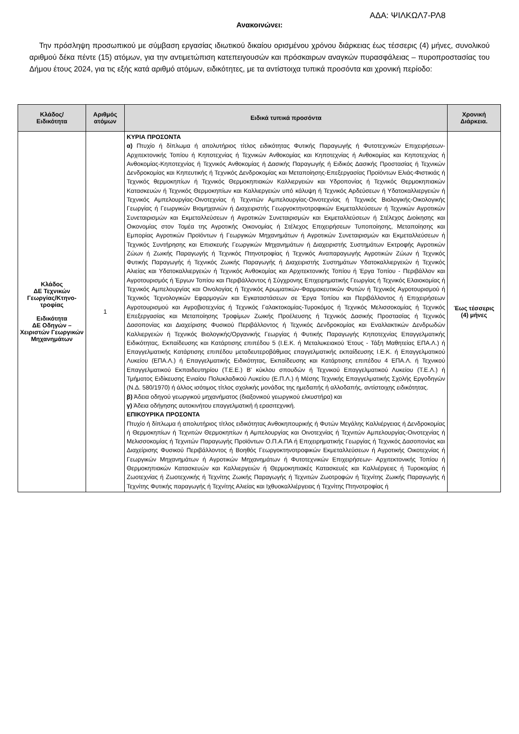ΑΔΑ: ΨΙΛΚΩΛ7-ΡΛ8
Ανακοινώνει:
Την πρόσληψη προσωπικού με σύμβαση εργασίας ιδιωτικού δικαίου ορισμένου χρόνου διάρκειας έως τέσσερις (4) μήνες, συνολικού αριθμού δέκα πέντε (15) ατόμων, για την αντιμετώπιση κατεπειγουσών και πρόσκαιρων αναγκών πυρασφάλειας – πυροπροστασίας του Δήμου έτους 2024, για τις εξής κατά αριθμό ατόμων, ειδικότητες, με τα αντίστοιχα τυπικά προσόντα και χρονική περίοδο:
| Κλάδος/ Ειδικότητα | Αριθμός ατόμων | Ειδικά τυπικά προσόντα | Χρονική Διάρκεια. |
| --- | --- | --- | --- |
| Κλάδος ΔΕ Τεχνικών Γεωργίας/Κτηνο-τροφίας Ειδικότητα ΔΕ Οδηγών – Χειριστών Γεωργικών Μηχανημάτων | 1 | ΚΥΡΙΑ ΠΡΟΣΟΝΤΑ α) Πτυχίο ή δίπλωμα ή απολυτήριος τίτλος ειδικότητας Φυτικής Παραγωγής ή Φυτοτεχνικών Επιχειρήσεων- Αρχιτεκτονικής Τοπίου ή Κηποτεχνίας ή Τεχνικών Ανθοκομίας και Κηποτεχνίας ή Ανθοκομίας και Κηποτεχνίας ή Ανθοκομίας-Κηποτεχνίας ή Τεχνικός Ανθοκομίας ή Δασικής Παραγωγής ή Ειδικός Δασικής Προστασίας ή Τεχνικών Δενδροκομίας και Κηπευτικής ή Τεχνικός Δενδροκομίας και Μεταποίησης-Επεξεργασίας Προϊόντων Ελιάς-Φιστικιάς ή Τεχνικός θερμοκηπίων ή Τεχνικός Θερμοκηπιακών Καλλιεργειών και Υδροπονίας ή Τεχνικός Θερμοκηπιακών Κατασκευών ή Τεχνικός Θερμοκηπίων και Καλλιεργειών υπό κάλυψη ή Τεχνικός Αρδεύσεων ή Υδατοκαλλιεργειών ή Τεχνικός Αμπελουργίας-Οινοτεχνίας ή Τεχνιτών Αμπελουργίας-Οινοτεχνίας ή Τεχνικός Βιολογικής-Οικολογικής Γεωργίας ή Γεωργικών Βιομηχανιών ή Διαχειριστής Γεωργοκτηνοτροφικών Εκμεταλλεύσεων ή Τεχνικών Αγροτικών Συνεταιρισμών και Εκμεταλλεύσεων ή Αγροτικών Συνεταιρισμών και Εκμεταλλεύσεων ή Στέλεχος Διοίκησης και Οικονομίας στον Τομέα της Αγροτικής Οικονομίας ή Στέλεχος Επιχειρήσεων Τυποποίησης, Μεταποίησης και Εμπορίας Αγροτικών Προϊόντων ή Γεωργικών Μηχανημάτων ή Αγροτικών Συνεταιρισμών και Εκμεταλλεύσεων ή Τεχνικός Συντήρησης και Επισκευής Γεωργικών Μηχανημάτων ή Διαχειριστής Συστημάτων Εκτροφής Αγροτικών Ζώων ή Ζωικής Παραγωγής ή Τεχνικός Πτηνοτροφίας ή Τεχνικός Αναπαραγωγής Αγροτικών Ζώων ή Τεχνικός Φυτικής Παραγωγής ή Τεχνικός Ζωικής Παραγωγής ή Διαχειριστής Συστημάτων Υδατοκαλλιεργειών ή Τεχνικός Αλιείας και Υδατοκαλλιεργειών ή Τεχνικός Ανθοκομίας και Αρχιτεκτονικής Τοπίου ή Έργα Τοπίου - Περιβάλλον και Αγροτουρισμός ή Έργων Τοπίου και Περιβάλλοντος ή Σύγχρονης Επιχειρηματικής Γεωργίας ή Τεχνικός Ελαιοκομίας ή Τεχνικός Αμπελουργίας και Οινολογίας ή Τεχνικός Αρωματικών-Φαρμακευτικών Φυτών ή Τεχνικός Αγροτουρισμού ή Τεχνικός Τεχνολογικών Εφαρμογών και Εγκαταστάσεων σε Έργα Τοπίου και Περιβάλλοντος ή Επιχειρήσεων Αγροτουρισμού και Αγροβιοτεχνίας ή Τεχνικός Γαλακτοκομίας-Τυροκόμος ή Τεχνικός Μελισσοκομίας ή Τεχνικός Επεξεργασίας και Μεταποίησης Τροφίμων Ζωικής Προέλευσης ή Τεχνικός Δασικής Προστασίας ή Τεχνικός Δασοπονίας και Διαχείρισης Φυσικού Περιβάλλοντος ή Τεχνικός Δενδροκομίας και Εναλλακτικών Δενδρωδών Καλλιεργειών ή Τεχνικός Βιολογικής/Οργανικής Γεωργίας ή Φυτικής Παραγωγής Κηποτεχνίας Επαγγελματικής Ειδικότητας, Εκπαίδευσης και Κατάρτισης επιπέδου 5 (Ι.Ε.Κ. ή Μεταλυκειακού Έτους - Τάξη Μαθητείας ΕΠΑ.Λ.) ή Επαγγελματικής Κατάρτισης επιπέδου μεταδευτεροβάθμιας επαγγελματικής εκπαίδευσης Ι.Ε.Κ. ή Επαγγελματικού Λυκείου (ΕΠΑ.Λ.) ή Επαγγελματικής Ειδικότητας, Εκπαίδευσης και Κατάρτισης επιπέδου 4 ΕΠΑ.Λ. ή Τεχνικού Επαγγελματικού Εκπαιδευτηρίου (Τ.Ε.Ε.) Β' κύκλου σπουδών ή Τεχνικού Επαγγελματικού Λυκείου (Τ.Ε.Λ.) ή Τμήματος Ειδίκευσης Ενιαίου Πολυκλαδικού Λυκείου (Ε.Π.Λ.) ή Μέσης Τεχνικής Επαγγελματικής Σχολής Εργοδηγών (Ν.Δ. 580/1970) ή άλλος ισότιμος τίτλος σχολικής μονάδας της ημεδαπής ή αλλοδαπής, αντίστοιχης ειδικότητας. β) Άδεια οδηγού γεωργικού μηχανήματος (διαξονικού γεωργικού ελκυστήρα) και γ) Άδεια οδήγησης αυτοκινήτου επαγγελματική ή ερασιτεχνική. ΕΠΙΚΟΥΡΙΚΑ ΠΡΟΣΟΝΤΑ Πτυχίο ή δίπλωμα ή απολυτήριος τίτλος ειδικότητας Ανθοκηπουρικής ή Φυτών Μεγάλης Καλλιέργειας ή Δενδροκομίας ή Θερμοκηπίων ή Τεχνιτών Θερμοκηπίων ή Αμπελουργίας και Οινοτεχνίας ή Τεχνιτών Αμπελουργίας-Οινοτεχνίας ή Μελισσοκομίας ή Τεχνιτών Παραγωγής Προϊόντων Ο.Π.Α.ΠΑ ή Επιχειρηματικής Γεωργίας ή Τεχνικός Δασοπονίας και Διαχείρισης Φυσικού Περιβάλλοντος ή Βοηθός Γεωργοκτηνοτροφικών Εκμεταλλεύσεων ή Αγροτικής Οικοτεχνίας ή Γεωργικών Μηχανημάτων ή Αγροτικών Μηχανημάτων ή Φυτοτεχνικών Επιχειρήσεων- Αρχιτεκτονικής Τοπίου ή Θερμοκηπιακών Κατασκευών και Καλλιεργειών ή Θερμοκηπιακές Κατασκευές και Καλλιέργειες ή Τυροκομίας ή Ζωοτεχνίας ή Ζωοτεχνικής ή Τεχνίτης Ζωικής Παραγωγής ή Τεχνιτών Ζωοτροφών ή Τεχνίτης Ζωικής Παραγωγής ή Τεχνίτης Φυτικής παραγωγής ή Τεχνίτης Αλιείας και Ιχθυοκαλλιέργειας ή Τεχνίτης Πτηνοτροφίας ή | Έως τέσσερις (4) μήνες |